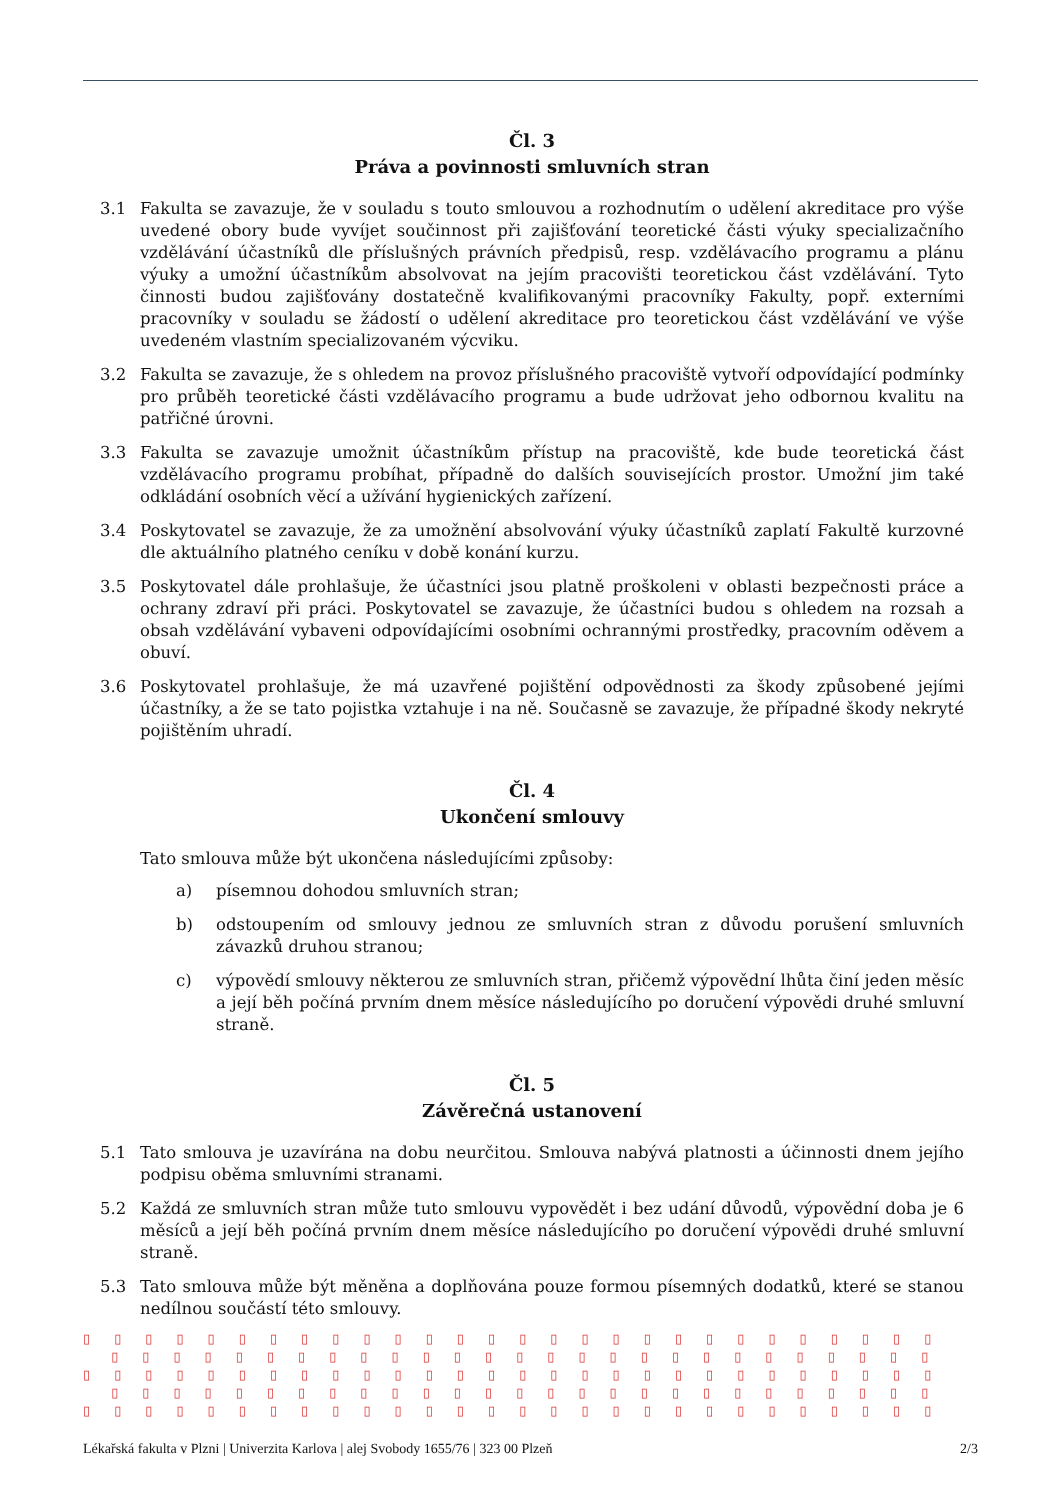Čl. 3
Práva a povinnosti smluvních stran
3.1 Fakulta se zavazuje, že v souladu s touto smlouvou a rozhodnutím o udělení akreditace pro výše uvedené obory bude vyvíjet součinnost při zajišťování teoretické části výuky specializačního vzdělávání účastníků dle příslušných právních předpisů, resp. vzdělávacího programu a plánu výuky a umožní účastníkům absolvovat na jejím pracovišti teoretickou část vzdělávání. Tyto činnosti budou zajišťovány dostatečně kvalifikovanými pracovníky Fakulty, popř. externími pracovníky v souladu se žádostí o udělení akreditace pro teoretickou část vzdělávání ve výše uvedeném vlastním specializovaném výcviku.
3.2 Fakulta se zavazuje, že s ohledem na provoz příslušného pracoviště vytvoří odpovídající podmínky pro průběh teoretické části vzdělávacího programu a bude udržovat jeho odbornou kvalitu na patřičné úrovni.
3.3 Fakulta se zavazuje umožnit účastníkům přístup na pracoviště, kde bude teoretická část vzdělávacího programu probíhat, případně do dalších souvisejících prostor. Umožní jim také odkládání osobních věcí a užívání hygienických zařízení.
3.4 Poskytovatel se zavazuje, že za umožnění absolvování výuky účastníků zaplatí Fakultě kurzovné dle aktuálního platného ceníku v době konání kurzu.
3.5 Poskytovatel dále prohlašuje, že účastníci jsou platně proškoleni v oblasti bezpečnosti práce a ochrany zdraví při práci. Poskytovatel se zavazuje, že účastníci budou s ohledem na rozsah a obsah vzdělávání vybaveni odpovídajícími osobními ochrannými prostředky, pracovním oděvem a obuví.
3.6 Poskytovatel prohlašuje, že má uzavřené pojištění odpovědnosti za škody způsobené jejími účastníky, a že se tato pojistka vztahuje i na ně. Současně se zavazuje, že případné škody nekryté pojištěním uhradí.
Čl. 4
Ukončení smlouvy
Tato smlouva může být ukončena následujícími způsoby:
a) písemnou dohodou smluvních stran;
b) odstoupením od smlouvy jednou ze smluvních stran z důvodu porušení smluvních závazků druhou stranou;
c) výpovědí smlouvy některou ze smluvních stran, přičemž výpovědní lhůta činí jeden měsíc a její běh počíná prvním dnem měsíce následujícího po doručení výpovědi druhé smluvní straně.
Čl. 5
Závěrečná ustanovení
5.1 Tato smlouva je uzavírána na dobu neurčitou. Smlouva nabývá platnosti a účinnosti dnem jejího podpisu oběma smluvními stranami.
5.2 Každá ze smluvních stran může tuto smlouvu vypovědět i bez udání důvodů, výpovědní doba je 6 měsíců a její běh počíná prvním dnem měsíce následujícího po doručení výpovědi druhé smluvní straně.
5.3 Tato smlouva může být měněna a doplňována pouze formou písemných dodatků, které se stanou nedílnou součástí této smlouvy.
▯▯▯▯▯▯▯▯▯▯▯▯▯▯▯▯▯▯▯▯▯▯▯▯▯▯▯▯
▯▯▯▯▯▯▯▯▯▯▯▯▯▯▯▯▯▯▯▯▯▯▯▯▯▯▯
▯▯▯▯▯▯▯▯▯▯▯▯▯▯▯▯▯▯▯▯▯▯▯▯▯▯▯▯
▯▯▯▯▯▯▯▯▯▯▯▯▯▯▯▯▯▯▯▯▯▯▯▯▯▯▯
▯▯▯▯▯▯▯▯▯▯▯▯▯▯▯▯▯▯▯▯▯▯▯▯▯▯▯▯
Lékařská fakulta v Plzni | Univerzita Karlova | alej Svobody 1655/76 | 323 00 Plzeň 2/3